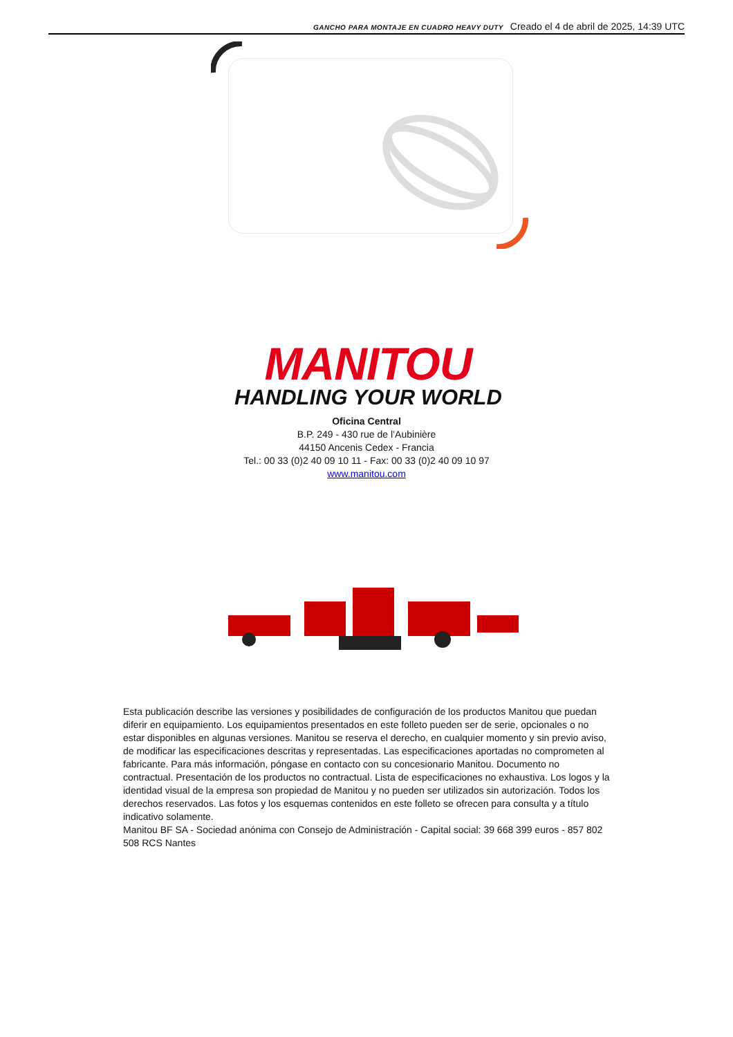GANCHO PARA MONTAJE EN CUADRO HEAVY DUTY Creado el 4 de abril de 2025, 14:39 UTC
MANITOU
HANDLING YOUR WORLD
Oficina Central
B.P. 249 - 430 rue de l’Aubinière
44150 Ancenis Cedex - Francia
Tel.: 00 33 (0)2 40 09 10 11 - Fax: 00 33 (0)2 40 09 10 97
www.manitou.com
Esta publicación describe las versiones y posibilidades de configuración de los productos Manitou que puedan diferir en equipamiento. Los equipamientos presentados en este folleto pueden ser de serie, opcionales o no estar disponibles en algunas versiones. Manitou se reserva el derecho, en cualquier momento y sin previo aviso, de modificar las especificaciones descritas y representadas. Las especificaciones aportadas no comprometen al fabricante. Para más información, póngase en contacto con su concesionario Manitou. Documento no contractual. Presentación de los productos no contractual. Lista de especificaciones no exhaustiva. Los logos y la identidad visual de la empresa son propiedad de Manitou y no pueden ser utilizados sin autorización. Todos los derechos reservados. Las fotos y los esquemas contenidos en este folleto se ofrecen para consulta y a título indicativo solamente.
Manitou BF SA - Sociedad anónima con Consejo de Administración - Capital social: 39 668 399 euros - 857 802 508 RCS Nantes